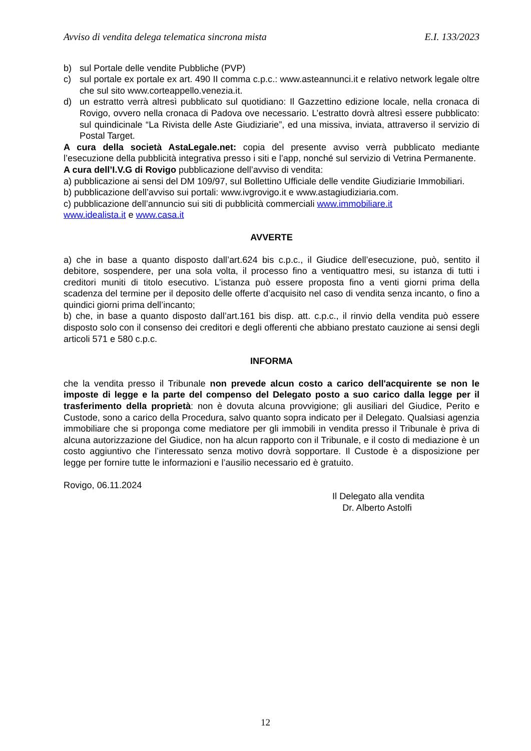Avviso di vendita delega telematica sincrona mista E.I. 133/2023
b) sul Portale delle vendite Pubbliche (PVP)
c) sul portale ex portale ex art. 490 II comma c.p.c.: www.asteannunci.it e relativo network legale oltre che sul sito www.corteappello.venezia.it.
d) un estratto verrà altresì pubblicato sul quotidiano: Il Gazzettino edizione locale, nella cronaca di Rovigo, ovvero nella cronaca di Padova ove necessario. L’estratto dovrà altresì essere pubblicato: sul quindicinale “La Rivista delle Aste Giudiziarie”, ed una missiva, inviata, attraverso il servizio di Postal Target.
A cura della società AstaLegale.net: copia del presente avviso verrà pubblicato mediante l’esecuzione della pubblicità integrativa presso i siti e l’app, nonché sul servizio di Vetrina Permanente.
A cura dell’I.V.G di Rovigo pubblicazione dell’avviso di vendita:
a) pubblicazione ai sensi del DM 109/97, sul Bollettino Ufficiale delle vendite Giudiziarie Immobiliari.
b) pubblicazione dell’avviso sui portali: www.ivgrovigo.it e www.astagiudiziaria.com.
c) pubblicazione dell’annuncio sui siti di pubblicità commerciali www.immobiliare.it
www.idealista.it e www.casa.it
AVVERTE
a) che in base a quanto disposto dall’art.624 bis c.p.c., il Giudice dell’esecuzione, può, sentito il debitore, sospendere, per una sola volta, il processo fino a ventiquattro mesi, su istanza di tutti i creditori muniti di titolo esecutivo. L’istanza può essere proposta fino a venti giorni prima della scadenza del termine per il deposito delle offerte d’acquisito nel caso di vendita senza incanto, o fino a quindici giorni prima dell’incanto;
b) che, in base a quanto disposto dall’art.161 bis disp. att. c.p.c., il rinvio della vendita può essere disposto solo con il consenso dei creditori e degli offerenti che abbiano prestato cauzione ai sensi degli articoli 571 e 580 c.p.c.
INFORMA
che la vendita presso il Tribunale non prevede alcun costo a carico dell'acquirente se non le imposte di legge e la parte del compenso del Delegato posto a suo carico dalla legge per il trasferimento della proprietà: non è dovuta alcuna provvigione; gli ausiliari del Giudice, Perito e Custode, sono a carico della Procedura, salvo quanto sopra indicato per il Delegato. Qualsiasi agenzia immobiliare che si proponga come mediatore per gli immobili in vendita presso il Tribunale è priva di alcuna autorizzazione del Giudice, non ha alcun rapporto con il Tribunale, e il costo di mediazione è un costo aggiuntivo che l’interessato senza motivo dovrà sopportare. Il Custode è a disposizione per legge per fornire tutte le informazioni e l’ausilio necessario ed è gratuito.
Rovigo, 06.11.2024
Il Delegato alla vendita
Dr. Alberto Astolfi
12